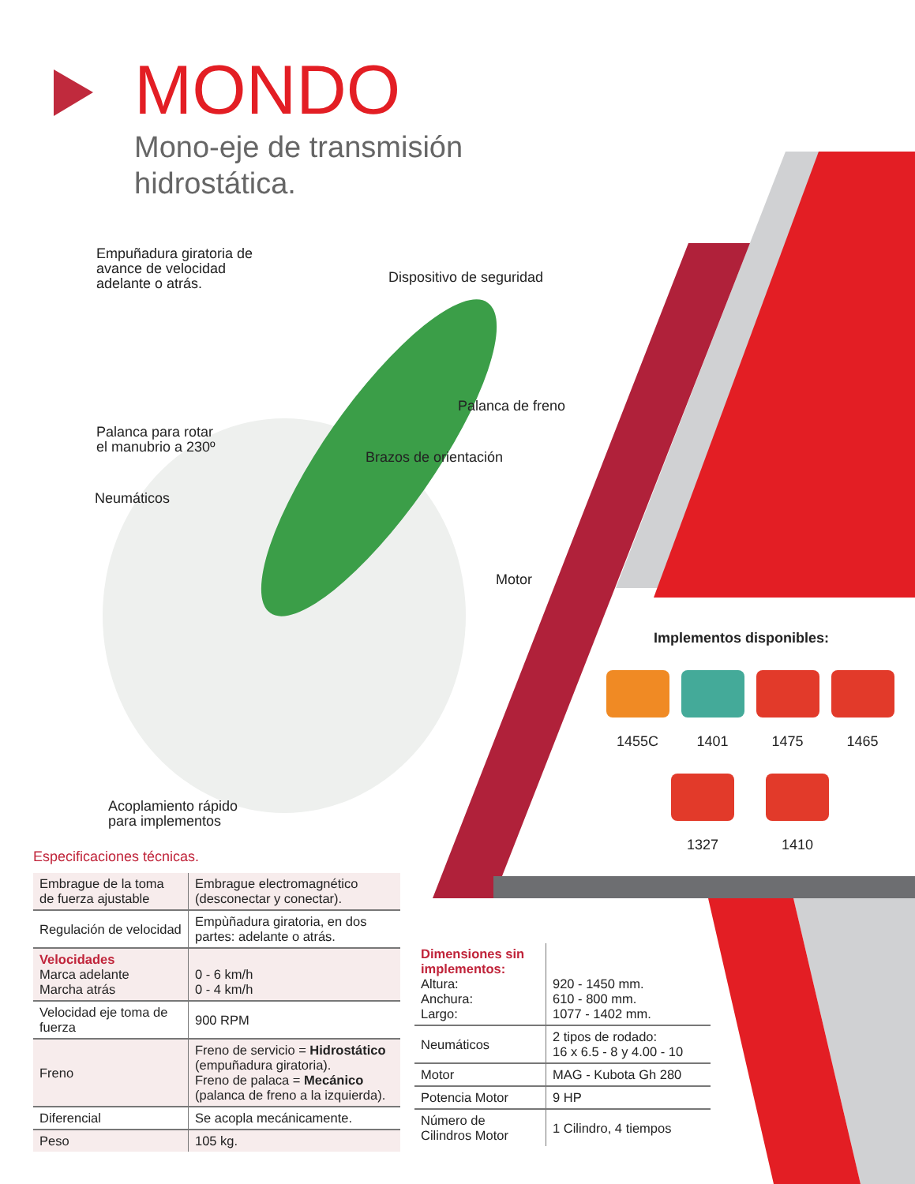MONDO
Mono-eje de transmisión
hidrostática.
Empuñadura giratoria de
avance de velocidad
adelante o atrás.
Dispositivo de seguridad
Palanca de freno
Palanca para rotar
el manubrio a 230º
Brazos de orientación
Neumáticos
Motor
Acoplamiento rápido
para implementos
Implementos disponibles:
1455C 1401 1475 1465
1327 1410
Especificaciones técnicas.
| Embrague de la toma de fuerza ajustable | Embrague electromagnético (desconectar y conectar). |
| Regulación de velocidad | Empùñadura giratoria, en dos partes: adelante o atrás. |
| Velocidades Marca adelante Marcha atrás | 0 - 6 km/h 0 - 4 km/h |
| Velocidad eje toma de fuerza | 900 RPM |
| Freno | Freno de servicio = Hidrostático (empuñadura giratoria). Freno de palaca = Mecánico (palanca de freno a la izquierda). |
| Diferencial | Se acopla mecánicamente. |
| Peso | 105 kg. |
| Dimensiones sin implementos: Altura: Anchura: Largo: | 920 - 1450 mm. 610 - 800 mm. 1077 - 1402 mm. |
| Neumáticos | 2 tipos de rodado: 16 x 6.5 - 8 y 4.00 - 10 |
| Motor | MAG - Kubota Gh 280 |
| Potencia Motor | 9 HP |
| Número de Cilindros Motor | 1 Cilindro, 4 tiempos |